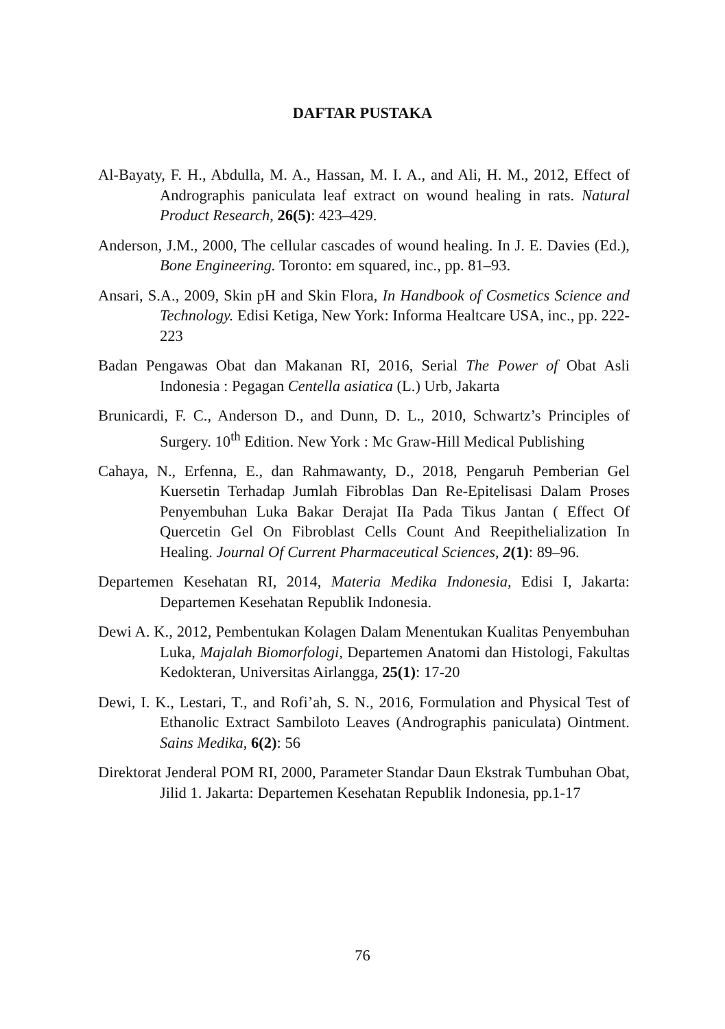DAFTAR PUSTAKA
Al-Bayaty, F. H., Abdulla, M. A., Hassan, M. I. A., and Ali, H. M., 2012, Effect of Andrographis paniculata leaf extract on wound healing in rats. Natural Product Research, 26(5): 423–429.
Anderson, J.M., 2000, The cellular cascades of wound healing. In J. E. Davies (Ed.), Bone Engineering. Toronto: em squared, inc., pp. 81–93.
Ansari, S.A., 2009, Skin pH and Skin Flora, In Handbook of Cosmetics Science and Technology. Edisi Ketiga, New York: Informa Healtcare USA, inc., pp. 222-223
Badan Pengawas Obat dan Makanan RI, 2016, Serial The Power of Obat Asli Indonesia : Pegagan Centella asiatica (L.) Urb, Jakarta
Brunicardi, F. C., Anderson D., and Dunn, D. L., 2010, Schwartz’s Principles of Surgery. 10<sup>th</sup> Edition. New York : Mc Graw-Hill Medical Publishing
Cahaya, N., Erfenna, E., dan Rahmawanty, D., 2018, Pengaruh Pemberian Gel Kuersetin Terhadap Jumlah Fibroblas Dan Re-Epitelisasi Dalam Proses Penyembuhan Luka Bakar Derajat IIa Pada Tikus Jantan ( Effect Of Quercetin Gel On Fibroblast Cells Count And Reepithelialization In Healing. Journal Of Current Pharmaceutical Sciences, 2(1): 89–96.
Departemen Kesehatan RI, 2014, Materia Medika Indonesia, Edisi I, Jakarta: Departemen Kesehatan Republik Indonesia.
Dewi A. K., 2012, Pembentukan Kolagen Dalam Menentukan Kualitas Penyembuhan Luka, Majalah Biomorfologi, Departemen Anatomi dan Histologi, Fakultas Kedokteran, Universitas Airlangga, 25(1): 17-20
Dewi, I. K., Lestari, T., and Rofi’ah, S. N., 2016, Formulation and Physical Test of Ethanolic Extract Sambiloto Leaves (Andrographis paniculata) Ointment. Sains Medika, 6(2): 56
Direktorat Jenderal POM RI, 2000, Parameter Standar Daun Ekstrak Tumbuhan Obat, Jilid 1. Jakarta: Departemen Kesehatan Republik Indonesia, pp.1-17
76